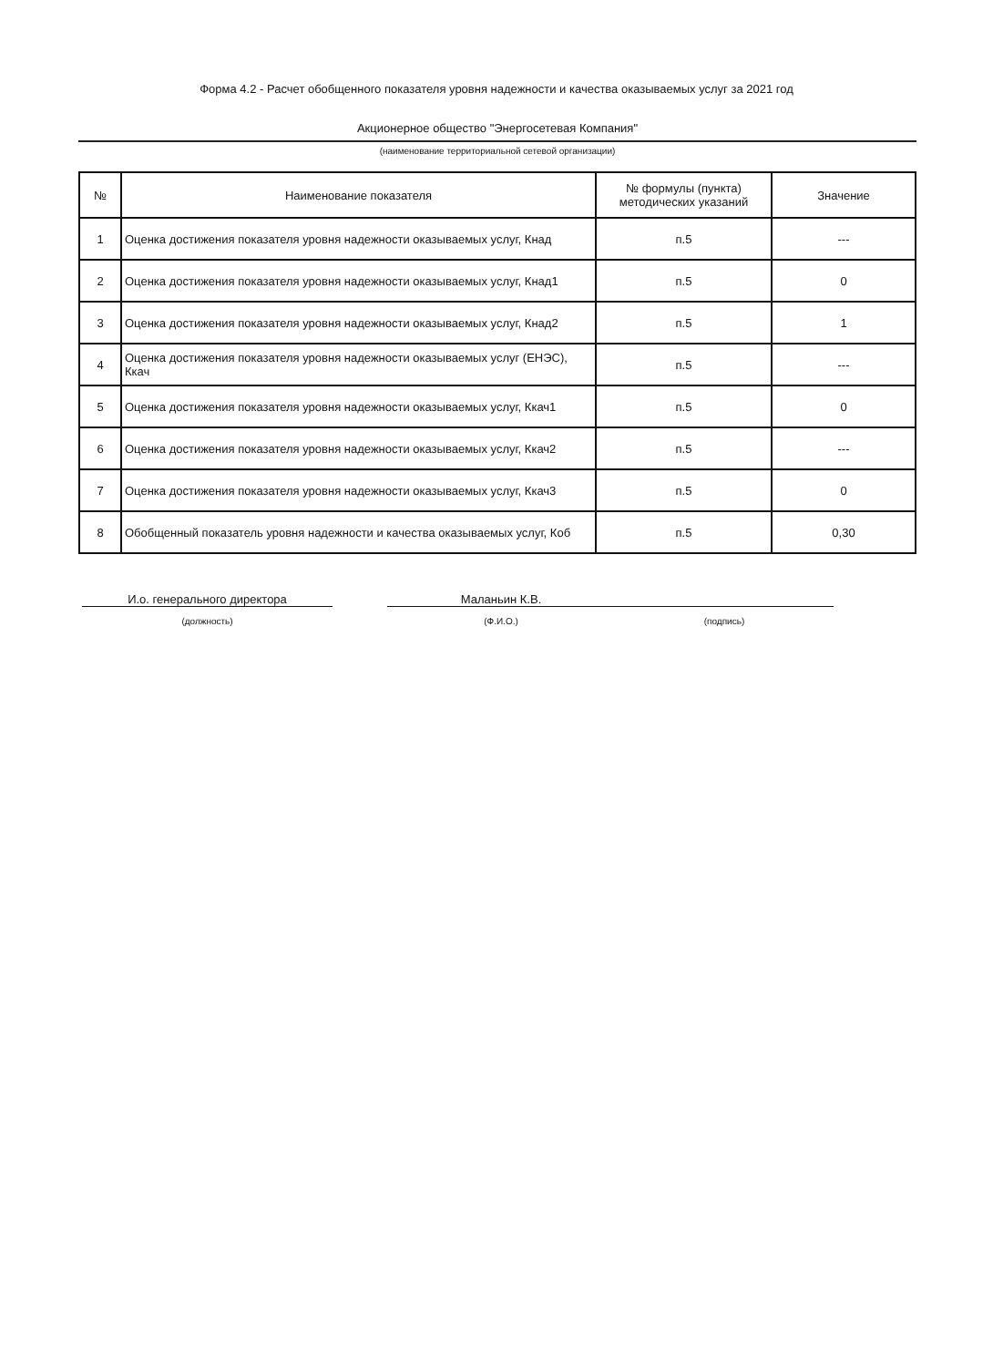Форма 4.2 - Расчет обобщенного показателя уровня надежности и качества оказываемых услуг за 2021 год
Акционерное общество "Энергосетевая Компания"
(наименование территориальной сетевой организации)
| № | Наименование показателя | № формулы (пункта) методических указаний | Значение |
| --- | --- | --- | --- |
| 1 | Оценка достижения показателя уровня надежности оказываемых услуг, Кнад | п.5 | --- |
| 2 | Оценка достижения показателя уровня надежности оказываемых услуг, Кнад1 | п.5 | 0 |
| 3 | Оценка достижения показателя уровня надежности оказываемых услуг, Кнад2 | п.5 | 1 |
| 4 | Оценка достижения показателя уровня надежности оказываемых услуг (ЕНЭС), Ккач | п.5 | --- |
| 5 | Оценка достижения показателя уровня надежности оказываемых услуг, Ккач1 | п.5 | 0 |
| 6 | Оценка достижения показателя уровня надежности оказываемых услуг, Ккач2 | п.5 | --- |
| 7 | Оценка достижения показателя уровня надежности оказываемых услуг, Ккач3 | п.5 | 0 |
| 8 | Обобщенный показатель уровня надежности и качества оказываемых услуг, Коб | п.5 | 0,30 |
И.о. генерального директора
(должность)
Маланьин К.В.
(Ф.И.О.)
(подпись)